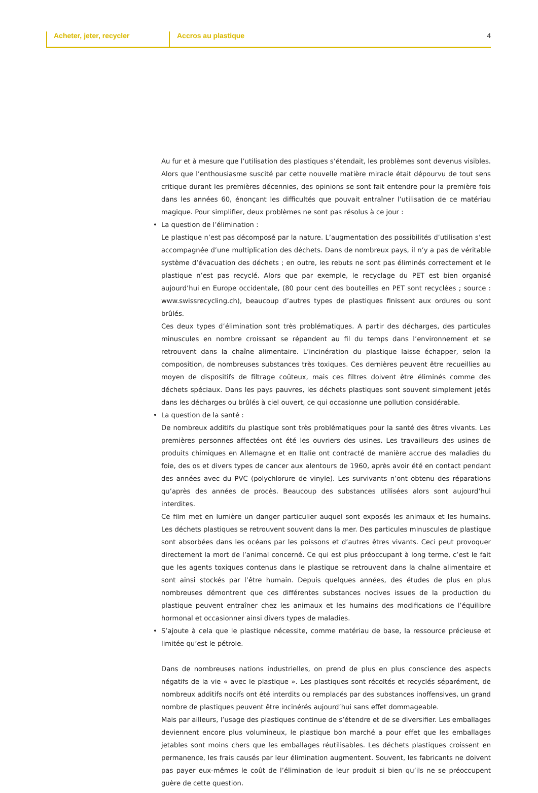Acheter, jeter, recycler Accros au plastique 4
Au fur et à mesure que l’utilisation des plastiques s’étendait, les problèmes sont devenus visibles. Alors que l’enthousiasme suscité par cette nouvelle matière miracle était dépourvu de tout sens critique durant les premières décennies, des opinions se sont fait entendre pour la première fois dans les années 60, énonçant les difficultés que pouvait entraîner l’utilisation de ce matériau magique. Pour simplifier, deux problèmes ne sont pas résolus à ce jour :
• La question de l’élimination :
Le plastique n’est pas décomposé par la nature. L’augmentation des possibilités d’utilisation s’est accompagnée d’une multiplication des déchets. Dans de nombreux pays, il n’y a pas de véritable système d’évacuation des déchets ; en outre, les rebuts ne sont pas éliminés correctement et le plastique n’est pas recyclé. Alors que par exemple, le recyclage du PET est bien organisé aujourd’hui en Europe occidentale, (80 pour cent des bouteilles en PET sont recyclées ; source : www.swissrecycling.ch), beaucoup d’autres types de plastiques finissent aux ordures ou sont brûlés.
Ces deux types d’élimination sont très problématiques. A partir des décharges, des particules minuscules en nombre croissant se répandent au fil du temps dans l’environnement et se retrouvent dans la chaîne alimentaire. L’incinération du plastique laisse échapper, selon la composition, de nombreuses substances très toxiques. Ces dernières peuvent être recueillies au moyen de dispositifs de filtrage coûteux, mais ces filtres doivent être éliminés comme des déchets spéciaux. Dans les pays pauvres, les déchets plastiques sont souvent simplement jetés dans les décharges ou brûlés à ciel ouvert, ce qui occasionne une pollution considérable.
• La question de la santé :
De nombreux additifs du plastique sont très problématiques pour la santé des êtres vivants. Les premières personnes affectées ont été les ouvriers des usines. Les travailleurs des usines de produits chimiques en Allemagne et en Italie ont contracté de manière accrue des maladies du foie, des os et divers types de cancer aux alentours de 1960, après avoir été en contact pendant des années avec du PVC (polychlorure de vinyle). Les survivants n’ont obtenu des réparations qu’après des années de procès. Beaucoup des substances utilisées alors sont aujourd’hui interdites.
Ce film met en lumière un danger particulier auquel sont exposés les animaux et les humains. Les déchets plastiques se retrouvent souvent dans la mer. Des particules minuscules de plastique sont absorbées dans les océans par les poissons et d’autres êtres vivants. Ceci peut provoquer directement la mort de l’animal concerné. Ce qui est plus préoccupant à long terme, c’est le fait que les agents toxiques contenus dans le plastique se retrouvent dans la chaîne alimentaire et sont ainsi stockés par l’être humain. Depuis quelques années, des études de plus en plus nombreuses démontrent que ces différentes substances nocives issues de la production du plastique peuvent entraîner chez les animaux et les humains des modifications de l’équilibre hormonal et occasionner ainsi divers types de maladies.
• S’ajoute à cela que le plastique nécessite, comme matériau de base, la ressource précieuse et limitée qu’est le pétrole.
Dans de nombreuses nations industrielles, on prend de plus en plus conscience des aspects négatifs de la vie « avec le plastique ». Les plastiques sont récoltés et recyclés séparément, de nombreux additifs nocifs ont été interdits ou remplacés par des substances inoffensives, un grand nombre de plastiques peuvent être incinérés aujourd’hui sans effet dommageable.
Mais par ailleurs, l’usage des plastiques continue de s’étendre et de se diversifier. Les emballages deviennent encore plus volumineux, le plastique bon marché a pour effet que les emballages jetables sont moins chers que les emballages réutilisables. Les déchets plastiques croissent en permanence, les frais causés par leur élimination augmentent. Souvent, les fabricants ne doivent pas payer eux-mêmes le coût de l’élimination de leur produit si bien qu’ils ne se préoccupent guère de cette question.